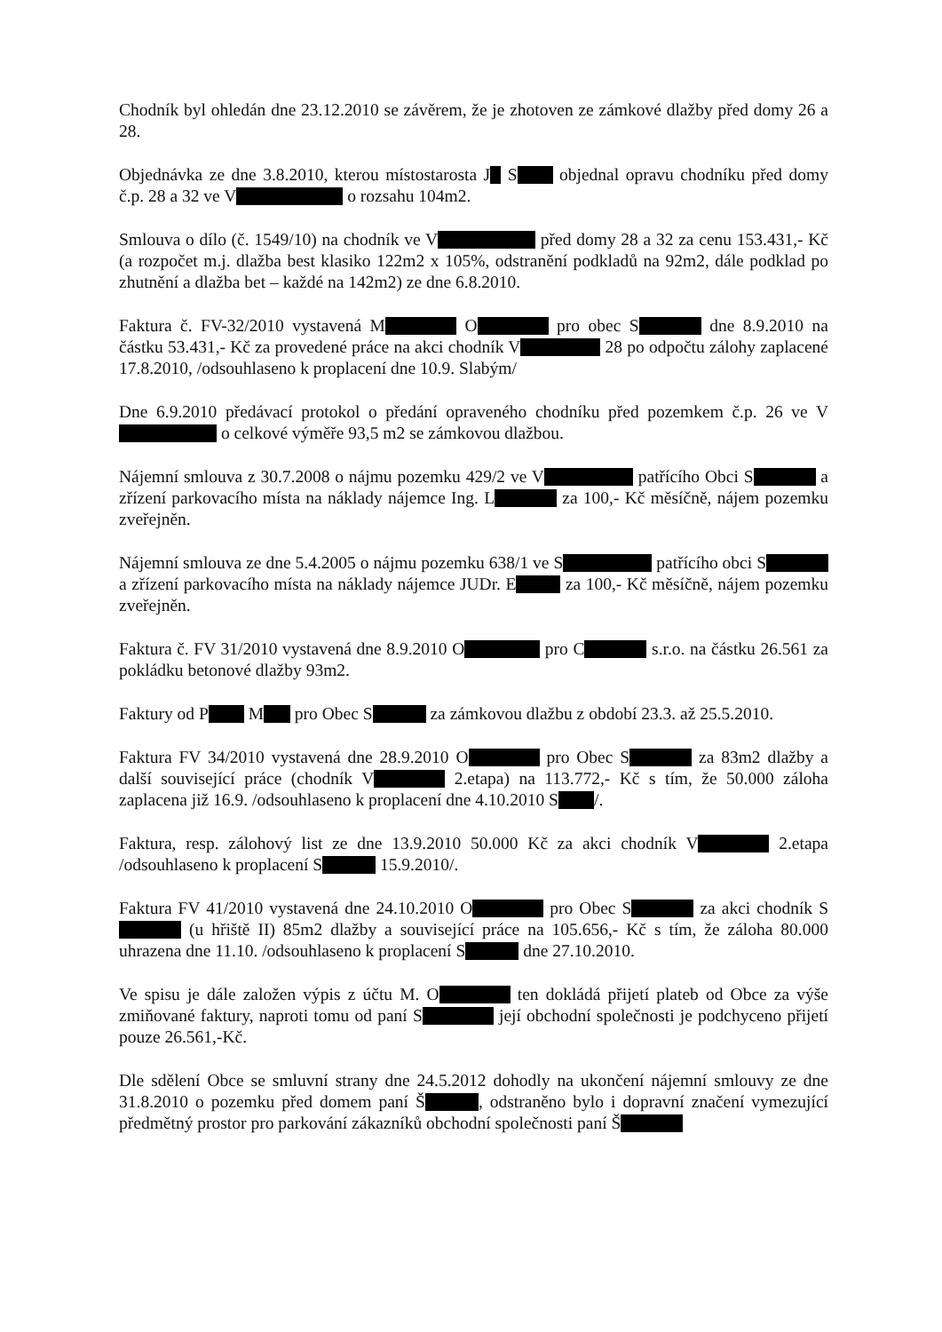Chodník byl ohledán dne 23.12.2010 se závěrem, že je zhotoven ze zámkové dlažby před domy 26 a 28.
Objednávka ze dne 3.8.2010, kterou místostarosta J S objednal opravu chodníku před domy č.p. 28 a 32 ve V o rozsahu 104m2.
Smlouva o dílo (č. 1549/10) na chodník ve V před domy 28 a 32 za cenu 153.431,- Kč (a rozpočet m.j. dlažba best klasiko 122m2 x 105%, odstranění podkladů na 92m2, dále podklad po zhutnění a dlažba bet – každé na 142m2) ze dne 6.8.2010.
Faktura č. FV-32/2010 vystavená M O pro obec S dne 8.9.2010 na částku 53.431,- Kč za provedené práce na akci chodník V 28 po odpočtu zálohy zaplacené 17.8.2010, /odsouhlaseno k proplacení dne 10.9. Slabým/
Dne 6.9.2010 předávací protokol o předání opraveného chodníku před pozemkem č.p. 26 ve V o celkové výměře 93,5 m2 se zámkovou dlažbou.
Nájemní smlouva z 30.7.2008 o nájmu pozemku 429/2 ve V patřícího Obci S a zřízení parkovacího místa na náklady nájemce Ing. L za 100,- Kč měsíčně, nájem pozemku zveřejněn.
Nájemní smlouva ze dne 5.4.2005 o nájmu pozemku 638/1 ve S patřícího obci S a zřízení parkovacího místa na náklady nájemce JUDr. E za 100,- Kč měsíčně, nájem pozemku zveřejněn.
Faktura č. FV 31/2010 vystavená dne 8.9.2010 O pro C s.r.o. na částku 26.561 za pokládku betonové dlažby 93m2.
Faktury od P M pro Obec S za zámkovou dlažbu z období 23.3. až 25.5.2010.
Faktura FV 34/2010 vystavená dne 28.9.2010 O pro Obec S za 83m2 dlažby a další související práce (chodník V 2.etapa) na 113.772,- Kč s tím, že 50.000 záloha zaplacena již 16.9. /odsouhlaseno k proplacení dne 4.10.2010 S /.
Faktura, resp. zálohový list ze dne 13.9.2010 50.000 Kč za akci chodník V 2.etapa /odsouhlaseno k proplacení S 15.9.2010/.
Faktura FV 41/2010 vystavená dne 24.10.2010 O pro Obec S za akci chodník S (u hřiště II) 85m2 dlažby a související práce na 105.656,- Kč s tím, že záloha 80.000 uhrazena dne 11.10. /odsouhlaseno k proplacení S dne 27.10.2010.
Ve spisu je dále založen výpis z účtu M. O ten dokládá přijetí plateb od Obce za výše zmiňované faktury, naproti tomu od paní S její obchodní společnosti je podchyceno přijetí pouze 26.561,-Kč.
Dle sdělení Obce se smluvní strany dne 24.5.2012 dohodly na ukončení nájemní smlouvy ze dne 31.8.2010 o pozemku před domem paní Š , odstraněno bylo i dopravní značení vymezující předmětný prostor pro parkování zákazníků obchodní společnosti paní Š